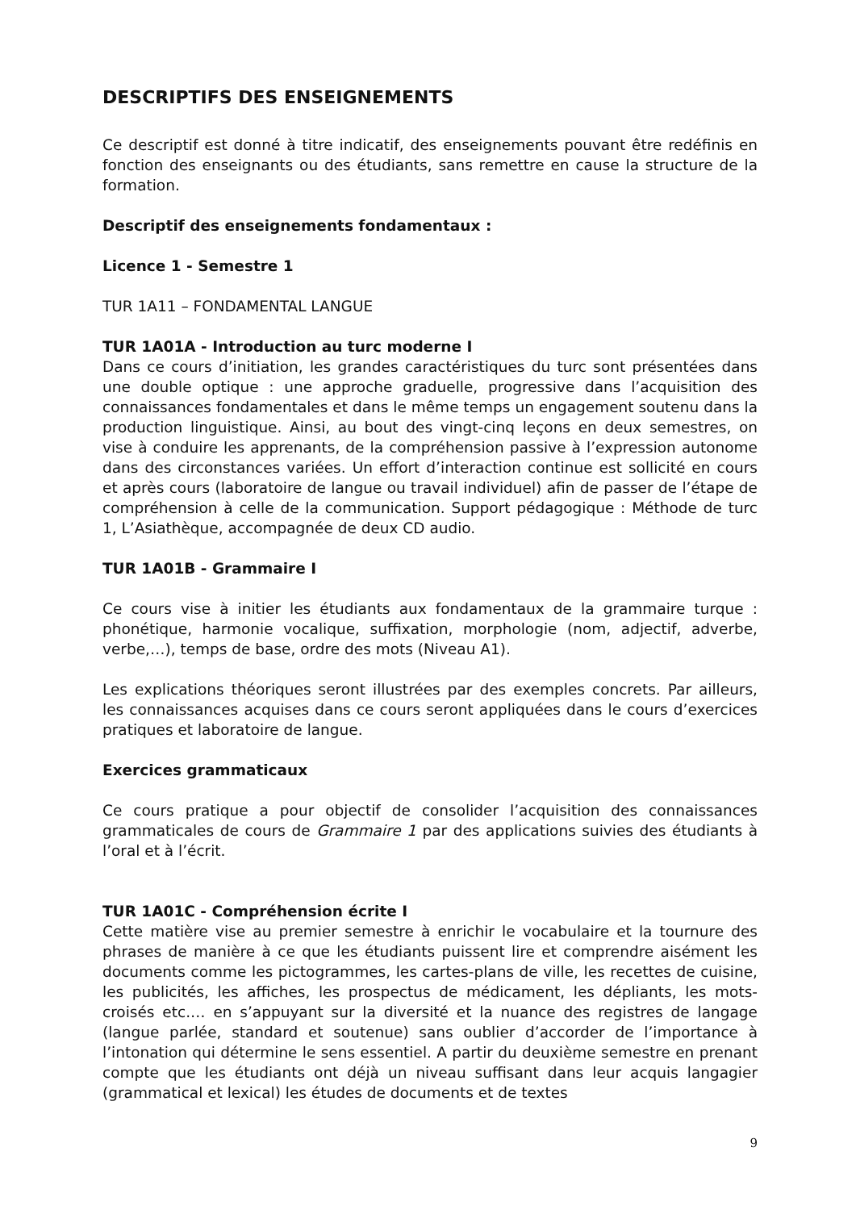DESCRIPTIFS DES ENSEIGNEMENTS
Ce descriptif est donné à titre indicatif, des enseignements pouvant être redéfinis en fonction des enseignants ou des étudiants, sans remettre en cause la structure de la formation.
Descriptif des enseignements fondamentaux :
Licence 1 - Semestre 1
TUR 1A11 – FONDAMENTAL LANGUE
TUR 1A01A - Introduction au turc moderne I
Dans ce cours d’initiation, les grandes caractéristiques du turc sont présentées dans une double optique : une approche graduelle, progressive dans l’acquisition des connaissances fondamentales et dans le même temps un engagement soutenu dans la production linguistique. Ainsi, au bout des vingt-cinq leçons en deux semestres, on vise à conduire les apprenants, de la compréhension passive à l’expression autonome dans des circonstances variées. Un effort d’interaction continue est sollicité en cours et après cours (laboratoire de langue ou travail individuel) afin de passer de l’étape de compréhension à celle de la communication. Support pédagogique : Méthode de turc 1, L’Asiathèque, accompagnée de deux CD audio.
TUR 1A01B - Grammaire I
Ce cours vise à initier les étudiants aux fondamentaux de la grammaire turque : phonétique, harmonie vocalique, suffixation, morphologie (nom, adjectif, adverbe, verbe,…), temps de base, ordre des mots (Niveau A1).
Les explications théoriques seront illustrées par des exemples concrets. Par ailleurs, les connaissances acquises dans ce cours seront appliquées dans le cours d’exercices pratiques et laboratoire de langue.
Exercices grammaticaux
Ce cours pratique a pour objectif de consolider l’acquisition des connaissances grammaticales de cours de Grammaire 1 par des applications suivies des étudiants à l’oral et à l’écrit.
TUR 1A01C - Compréhension écrite I
Cette matière vise au premier semestre à enrichir le vocabulaire et la tournure des phrases de manière à ce que les étudiants puissent lire et comprendre aisément les documents comme les pictogrammes, les cartes-plans de ville, les recettes de cuisine, les publicités, les affiches, les prospectus de médicament, les dépliants, les mots-croisés etc.… en s’appuyant sur la diversité et la nuance des registres de langage (langue parlée, standard et soutenue) sans oublier d’accorder de l’importance à l’intonation qui détermine le sens essentiel. A partir du deuxième semestre en prenant compte que les étudiants ont déjà un niveau suffisant dans leur acquis langagier (grammatical et lexical) les études de documents et de textes
9